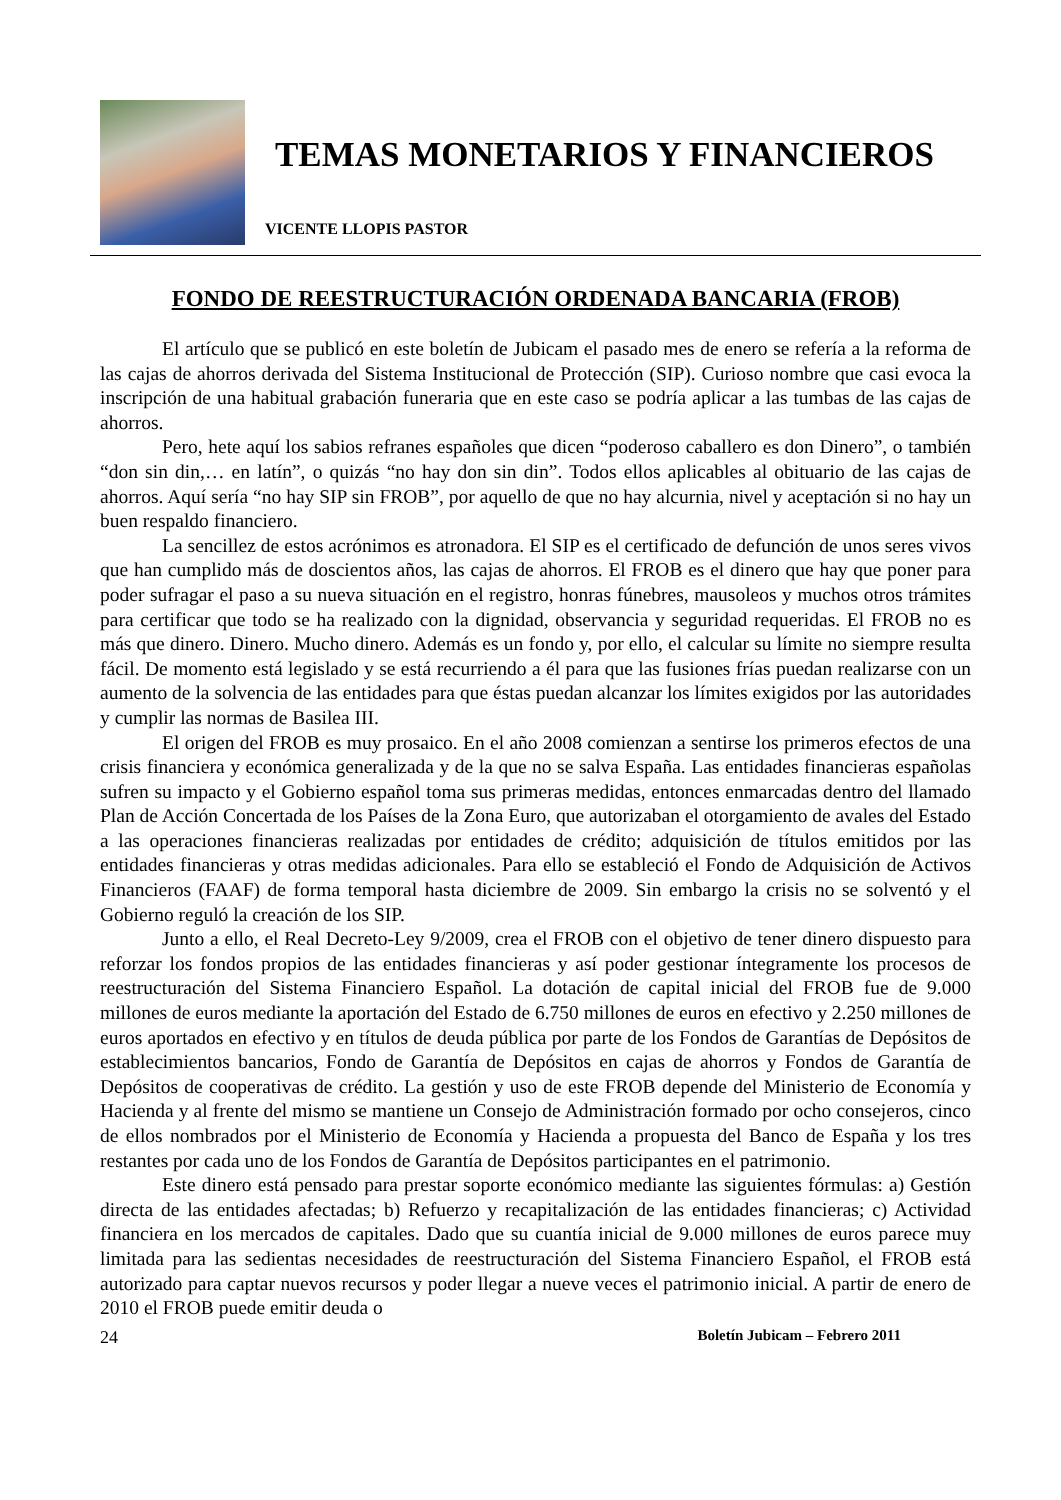TEMAS MONETARIOS Y FINANCIEROS
VICENTE LLOPIS PASTOR
FONDO DE REESTRUCTURACIÓN ORDENADA BANCARIA (FROB)
El artículo que se publicó en este boletín de Jubicam el pasado mes de enero se refería a la reforma de las cajas de ahorros derivada del Sistema Institucional de Protección (SIP). Curioso nombre que casi evoca la inscripción de una habitual grabación funeraria que en este caso se podría aplicar a las tumbas de las cajas de ahorros.
Pero, hete aquí los sabios refranes españoles que dicen “poderoso caballero es don Dinero”, o también “don sin din,… en latín”, o quizás “no hay don sin din”. Todos ellos aplicables al obituario de las cajas de ahorros. Aquí sería “no hay SIP sin FROB”, por aquello de que no hay alcurnia, nivel y aceptación si no hay un buen respaldo financiero.
La sencillez de estos acrónimos es atronadora. El SIP es el certificado de defunción de unos seres vivos que han cumplido más de doscientos años, las cajas de ahorros. El FROB es el dinero que hay que poner para poder sufragar el paso a su nueva situación en el registro, honras fúnebres, mausoleos y muchos otros trámites para certificar que todo se ha realizado con la dignidad, observancia y seguridad requeridas. El FROB no es más que dinero. Dinero. Mucho dinero. Además es un fondo y, por ello, el calcular su límite no siempre resulta fácil. De momento está legislado y se está recurriendo a él para que las fusiones frías puedan realizarse con un aumento de la solvencia de las entidades para que éstas puedan alcanzar los límites exigidos por las autoridades y cumplir las normas de Basilea III.
El origen del FROB es muy prosaico. En el año 2008 comienzan a sentirse los primeros efectos de una crisis financiera y económica generalizada y de la que no se salva España. Las entidades financieras españolas sufren su impacto y el Gobierno español toma sus primeras medidas, entonces enmarcadas dentro del llamado Plan de Acción Concertada de los Países de la Zona Euro, que autorizaban el otorgamiento de avales del Estado a las operaciones financieras realizadas por entidades de crédito; adquisición de títulos emitidos por las entidades financieras y otras medidas adicionales. Para ello se estableció el Fondo de Adquisición de Activos Financieros (FAAF) de forma temporal hasta diciembre de 2009. Sin embargo la crisis no se solventó y el Gobierno reguló la creación de los SIP.
Junto a ello, el Real Decreto-Ley 9/2009, crea el FROB con el objetivo de tener dinero dispuesto para reforzar los fondos propios de las entidades financieras y así poder gestionar íntegramente los procesos de reestructuración del Sistema Financiero Español. La dotación de capital inicial del FROB fue de 9.000 millones de euros mediante la aportación del Estado de 6.750 millones de euros en efectivo y 2.250 millones de euros aportados en efectivo y en títulos de deuda pública por parte de los Fondos de Garantías de Depósitos de establecimientos bancarios, Fondo de Garantía de Depósitos en cajas de ahorros y Fondos de Garantía de Depósitos de cooperativas de crédito. La gestión y uso de este FROB depende del Ministerio de Economía y Hacienda y al frente del mismo se mantiene un Consejo de Administración formado por ocho consejeros, cinco de ellos nombrados por el Ministerio de Economía y Hacienda a propuesta del Banco de España y los tres restantes por cada uno de los Fondos de Garantía de Depósitos participantes en el patrimonio.
Este dinero está pensado para prestar soporte económico mediante las siguientes fórmulas: a) Gestión directa de las entidades afectadas; b) Refuerzo y recapitalización de las entidades financieras; c) Actividad financiera en los mercados de capitales. Dado que su cuantía inicial de 9.000 millones de euros parece muy limitada para las sedientas necesidades de reestructuración del Sistema Financiero Español, el FROB está autorizado para captar nuevos recursos y poder llegar a nueve veces el patrimonio inicial. A partir de enero de 2010 el FROB puede emitir deuda o
24 Boletín Jubicam – Febrero 2011